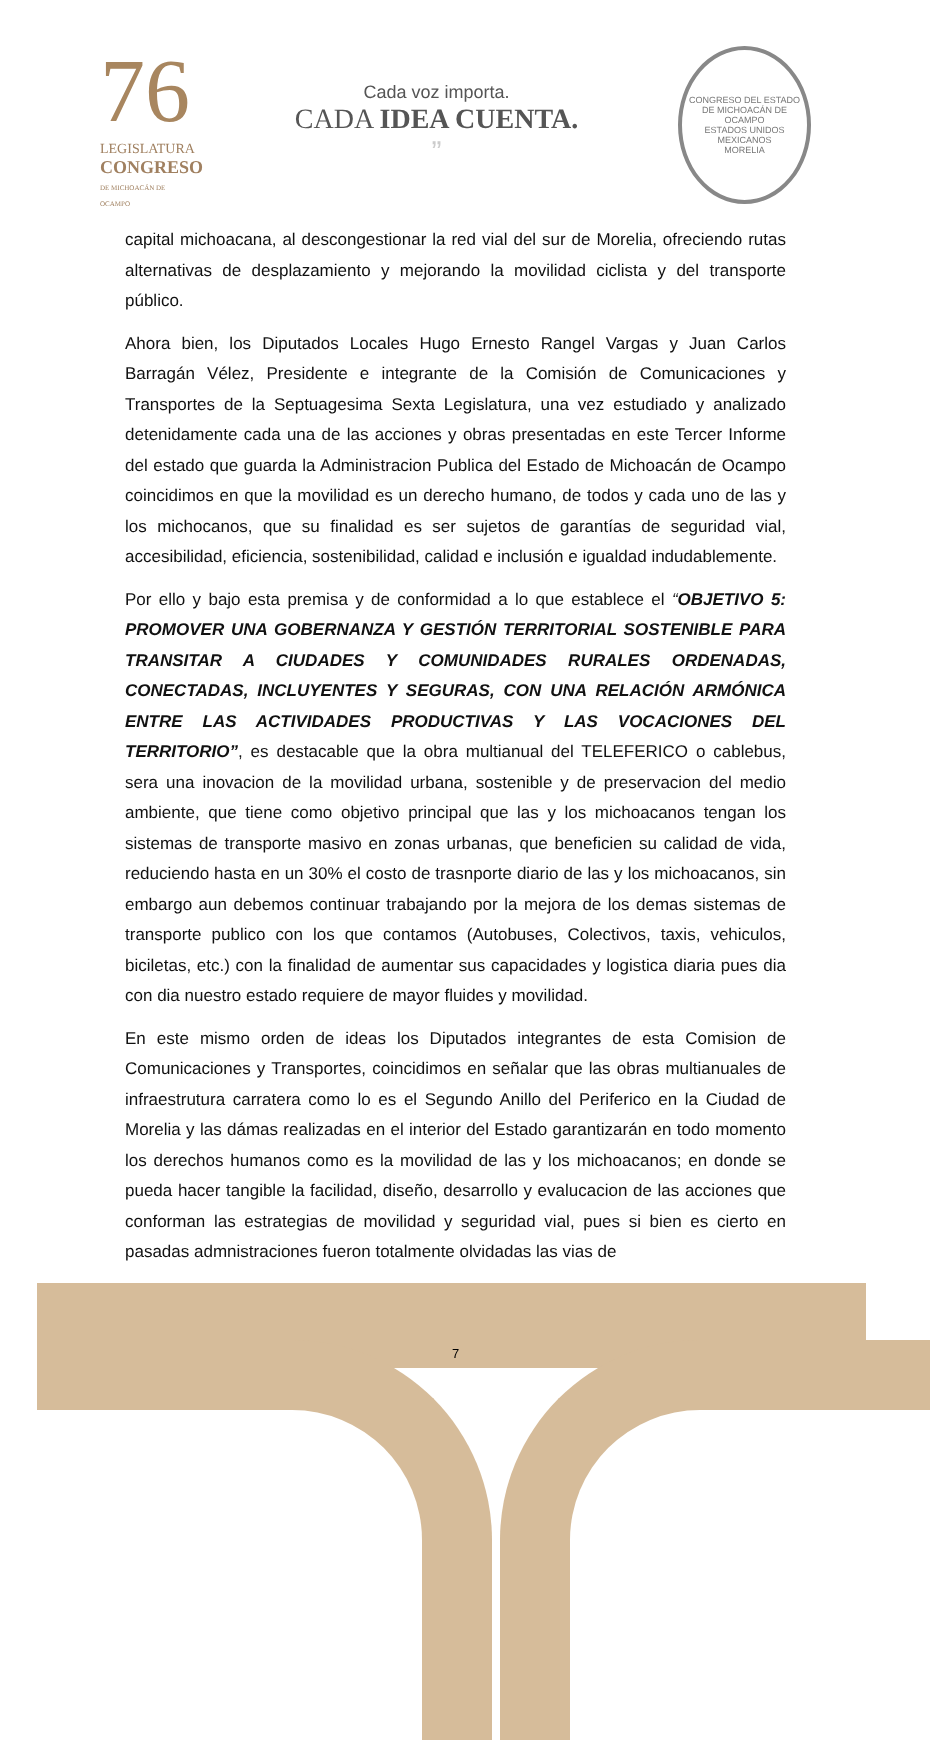76
LEGISLATURA
CONGRESO
DE MICHOACÁN DE OCAMPO
Cada voz importa.
CADA IDEA CUENTA.
”
CONGRESO DEL ESTADO DE MICHOACÁN DE OCAMPO
ESTADOS UNIDOS MEXICANOS
MORELIA
capital michoacana, al descongestionar la red vial del sur de Morelia, ofreciendo rutas alternativas de desplazamiento y mejorando la movilidad ciclista y del transporte público.
Ahora bien, los Diputados Locales Hugo Ernesto Rangel Vargas y Juan Carlos Barragán Vélez, Presidente e integrante de la Comisión de Comunicaciones y Transportes de la Septuagesima Sexta Legislatura, una vez estudiado y analizado detenidamente cada una de las acciones y obras presentadas en este Tercer Informe del estado que guarda la Administracion Publica del Estado de Michoacán de Ocampo coincidimos en que la movilidad es un derecho humano, de todos y cada uno de las y los michocanos, que su finalidad es ser sujetos de garantías de seguridad vial, accesibilidad, eficiencia, sostenibilidad, calidad e inclusión e igualdad indudablemente.
Por ello y bajo esta premisa y de conformidad a lo que establece el “OBJETIVO 5: PROMOVER UNA GOBERNANZA Y GESTIÓN TERRITORIAL SOSTENIBLE PARA TRANSITAR A CIUDADES Y COMUNIDADES RURALES ORDENADAS, CONECTADAS, INCLUYENTES Y SEGURAS, CON UNA RELACIÓN ARMÓNICA ENTRE LAS ACTIVIDADES PRODUCTIVAS Y LAS VOCACIONES DEL TERRITORIO”, es destacable que la obra multianual del TELEFERICO o cablebus, sera una inovacion de la movilidad urbana, sostenible y de preservacion del medio ambiente, que tiene como objetivo principal que las y los michoacanos tengan los sistemas de transporte masivo en zonas urbanas, que beneficien su calidad de vida, reduciendo hasta en un 30% el costo de trasnporte diario de las y los michoacanos, sin embargo aun debemos continuar trabajando por la mejora de los demas sistemas de transporte publico con los que contamos (Autobuses, Colectivos, taxis, vehiculos, biciletas, etc.) con la finalidad de aumentar sus capacidades y logistica diaria pues dia con dia nuestro estado requiere de mayor fluides y movilidad.
En este mismo orden de ideas los Diputados integrantes de esta Comision de Comunicaciones y Transportes, coincidimos en señalar que las obras multianuales de infraestrutura carratera como lo es el Segundo Anillo del Periferico en la Ciudad de Morelia y las dámas realizadas en el interior del Estado garantizarán en todo momento los derechos humanos como es la movilidad de las y los michoacanos; en donde se pueda hacer tangible la facilidad, diseño, desarrollo y evalucacion de las acciones que conforman las estrategias de movilidad y seguridad vial, pues si bien es cierto en pasadas admnistraciones fueron totalmente olvidadas las vias de
7